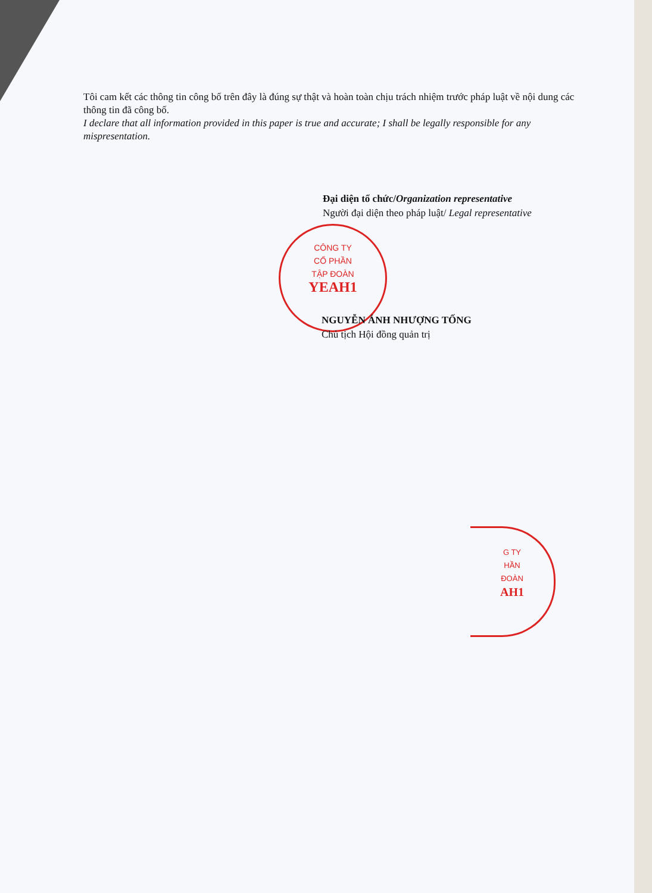Tôi cam kết các thông tin công bố trên đây là đúng sự thật và hoàn toàn chịu trách nhiệm trước pháp luật về nội dung các thông tin đã công bố.
I declare that all information provided in this paper is true and accurate; I shall be legally responsible for any mispresentation.
Đại diện tổ chức/Organization representative
Người đại diện theo pháp luật/ Legal representative
CÔNG TY
CỔ PHẦN
TẬP ĐOÀN
YEAH1
NGUYỄN ÁNH NHƯỢNG TỐNG
Chủ tịch Hội đồng quản trị
G TY
HẦN
ĐOÀN
AH1